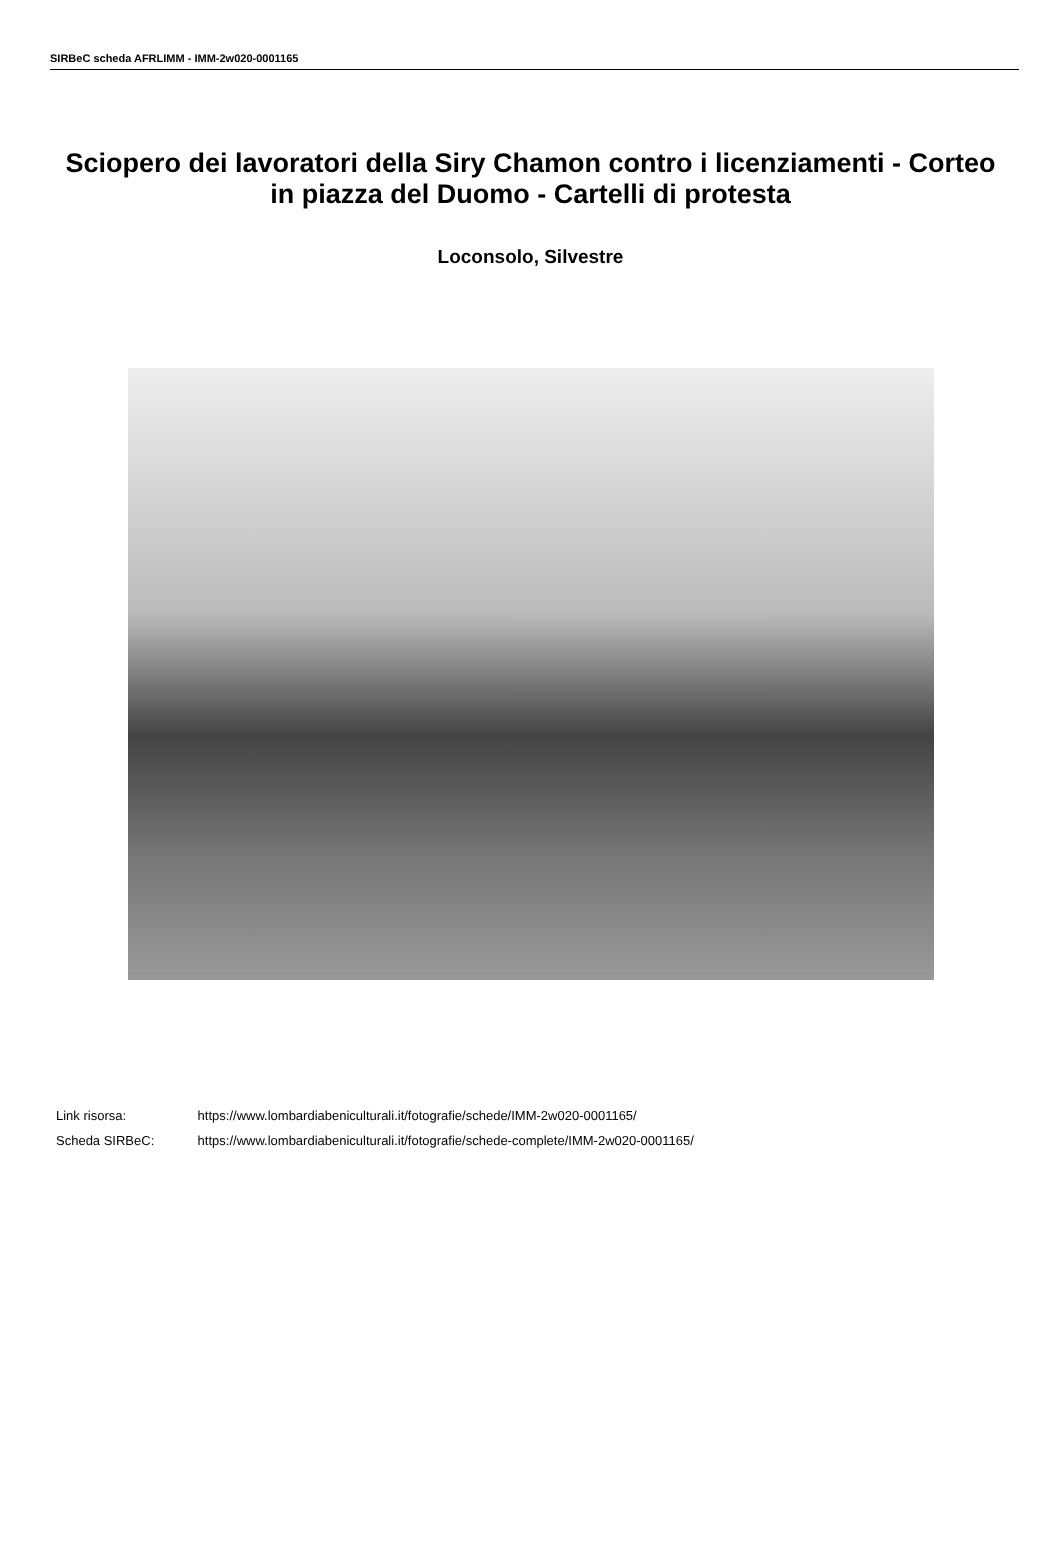SIRBeC scheda AFRLIMM - IMM-2w020-0001165
Sciopero dei lavoratori della Siry Chamon contro i licenziamenti - Corteo in piazza del Duomo - Cartelli di protesta
Loconsolo, Silvestre
Link risorsa: https://www.lombardiabeniculturali.it/fotografie/schede/IMM-2w020-0001165/
Scheda SIRBeC: https://www.lombardiabeniculturali.it/fotografie/schede-complete/IMM-2w020-0001165/